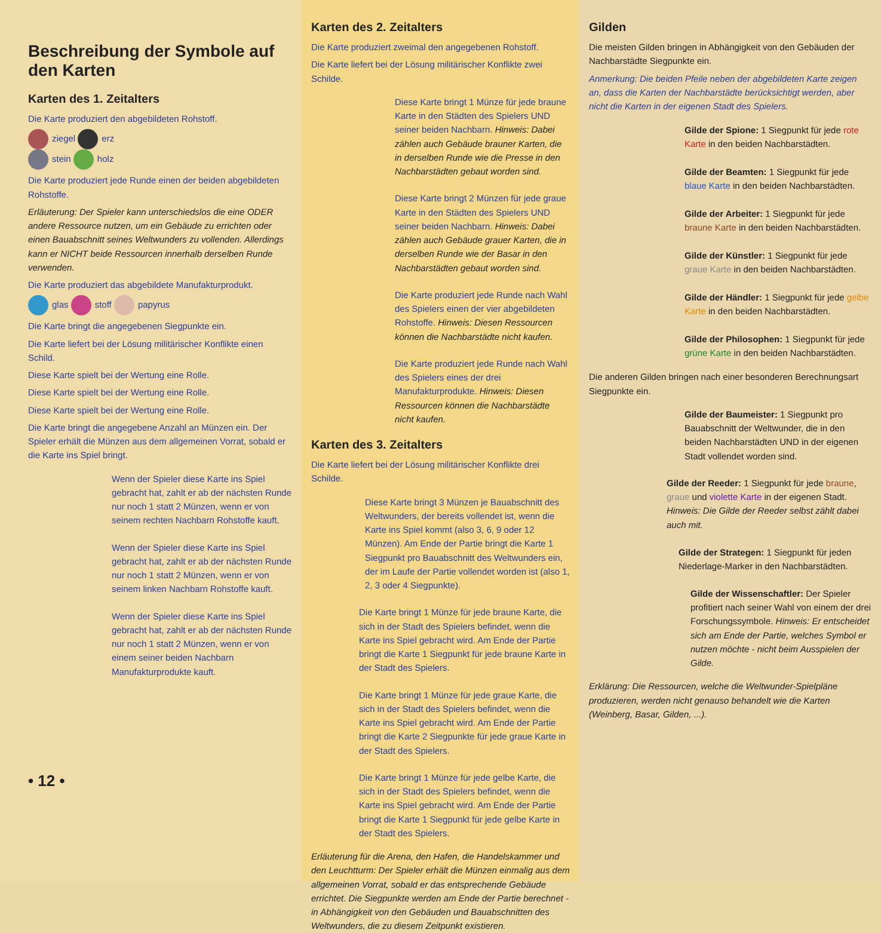Beschreibung der Symbole auf den Karten
Karten des 1. Zeitalters
Die Karte produziert den abgebildeten Rohstoff.
ziegel erz
stein holz
Die Karte produziert jede Runde einen der beiden abgebildeten Rohstoffe.
Erläuterung: Der Spieler kann unterschiedslos die eine ODER andere Ressource nutzen, um ein Gebäude zu errichten oder einen Bauabschnitt seines Weltwunders zu vollenden. Allerdings kann er NICHT beide Ressourcen innerhalb derselben Runde verwenden.
Die Karte produziert das abgebildete Manufakturprodukt.
glas stoff papyrus
Die Karte bringt die angegebenen Siegpunkte ein.
Die Karte liefert bei der Lösung militärischer Konflikte einen Schild.
Diese Karte spielt bei der Wertung eine Rolle.
Diese Karte spielt bei der Wertung eine Rolle.
Diese Karte spielt bei der Wertung eine Rolle.
Die Karte bringt die angegebene Anzahl an Münzen ein. Der Spieler erhält die Münzen aus dem allgemeinen Vorrat, sobald er die Karte ins Spiel bringt.
Wenn der Spieler diese Karte ins Spiel gebracht hat, zahlt er ab der nächsten Runde nur noch 1 statt 2 Münzen, wenn er von seinem rechten Nachbarn Rohstoffe kauft.
Wenn der Spieler diese Karte ins Spiel gebracht hat, zahlt er ab der nächsten Runde nur noch 1 statt 2 Münzen, wenn er von seinem linken Nachbarn Rohstoffe kauft.
Wenn der Spieler diese Karte ins Spiel gebracht hat, zahlt er ab der nächsten Runde nur noch 1 statt 2 Münzen, wenn er von einem seiner beiden Nachbarn Manufakturprodukte kauft.
• 12 •
Karten des 2. Zeitalters
Die Karte produziert zweimal den angegebenen Rohstoff.
Die Karte liefert bei der Lösung militärischer Konflikte zwei Schilde.
Diese Karte bringt 1 Münze für jede braune Karte in den Städten des Spielers UND seiner beiden Nachbarn. Hinweis: Dabei zählen auch Gebäude brauner Karten, die in derselben Runde wie die Presse in den Nachbarstädten gebaut worden sind.
Diese Karte bringt 2 Münzen für jede graue Karte in den Städten des Spielers UND seiner beiden Nachbarn. Hinweis: Dabei zählen auch Gebäude grauer Karten, die in derselben Runde wie der Basar in den Nachbarstädten gebaut worden sind.
Die Karte produziert jede Runde nach Wahl des Spielers einen der vier abgebildeten Rohstoffe. Hinweis: Diesen Ressourcen können die Nachbarstädte nicht kaufen.
Die Karte produziert jede Runde nach Wahl des Spielers eines der drei Manufakturprodukte. Hinweis: Diesen Ressourcen können die Nachbarstädte nicht kaufen.
Karten des 3. Zeitalters
Die Karte liefert bei der Lösung militärischer Konflikte drei Schilde.
Diese Karte bringt 3 Münzen je Bauabschnitt des Weltwunders, der bereits vollendet ist, wenn die Karte ins Spiel kommt (also 3, 6, 9 oder 12 Münzen). Am Ende der Partie bringt die Karte 1 Siegpunkt pro Bauabschnitt des Weltwunders ein, der im Laufe der Partie vollendet worden ist (also 1, 2, 3 oder 4 Siegpunkte).
Die Karte bringt 1 Münze für jede braune Karte, die sich in der Stadt des Spielers befindet, wenn die Karte ins Spiel gebracht wird. Am Ende der Partie bringt die Karte 1 Siegpunkt für jede braune Karte in der Stadt des Spielers.
Die Karte bringt 1 Münze für jede graue Karte, die sich in der Stadt des Spielers befindet, wenn die Karte ins Spiel gebracht wird. Am Ende der Partie bringt die Karte 2 Siegpunkte für jede graue Karte in der Stadt des Spielers.
Die Karte bringt 1 Münze für jede gelbe Karte, die sich in der Stadt des Spielers befindet, wenn die Karte ins Spiel gebracht wird. Am Ende der Partie bringt die Karte 1 Siegpunkt für jede gelbe Karte in der Stadt des Spielers.
Erläuterung für die Arena, den Hafen, die Handelskammer und den Leuchtturm: Der Spieler erhält die Münzen einmalig aus dem allgemeinen Vorrat, sobald er das entsprechende Gebäude errichtet. Die Siegpunkte werden am Ende der Partie berechnet - in Abhängigkeit von den Gebäuden und Bauabschnitten des Weltwunders, die zu diesem Zeitpunkt existieren.
Gilden
Die meisten Gilden bringen in Abhängigkeit von den Gebäuden der Nachbarstädte Siegpunkte ein.
Anmerkung: Die beiden Pfeile neben der abgebildeten Karte zeigen an, dass die Karten der Nachbarstädte berücksichtigt werden, aber nicht die Karten in der eigenen Stadt des Spielers.
Gilde der Spione: 1 Siegpunkt für jede rote Karte in den beiden Nachbarstädten.
Gilde der Beamten: 1 Siegpunkt für jede blaue Karte in den beiden Nachbarstädten.
Gilde der Arbeiter: 1 Siegpunkt für jede braune Karte in den beiden Nachbarstädten.
Gilde der Künstler: 1 Siegpunkt für jede graue Karte in den beiden Nachbarstädten.
Gilde der Händler: 1 Siegpunkt für jede gelbe Karte in den beiden Nachbarstädten.
Gilde der Philosophen: 1 Siegpunkt für jede grüne Karte in den beiden Nachbarstädten.
Die anderen Gilden bringen nach einer besonderen Berechnungsart Siegpunkte ein.
Gilde der Baumeister: 1 Siegpunkt pro Bauabschnitt der Weltwunder, die in den beiden Nachbarstädten UND in der eigenen Stadt vollendet worden sind.
Gilde der Reeder: 1 Siegpunkt für jede braune, graue und violette Karte in der eigenen Stadt. Hinweis: Die Gilde der Reeder selbst zählt dabei auch mit.
Gilde der Strategen: 1 Siegpunkt für jeden Niederlage-Marker in den Nachbarstädten.
Gilde der Wissenschaftler: Der Spieler profitiert nach seiner Wahl von einem der drei Forschungssymbole. Hinweis: Er entscheidet sich am Ende der Partie, welches Symbol er nutzen möchte - nicht beim Ausspielen der Gilde.
Erklärung: Die Ressourcen, welche die Weltwunder-Spielpläne produzieren, werden nicht genauso behandelt wie die Karten (Weinberg, Basar, Gilden, ...).